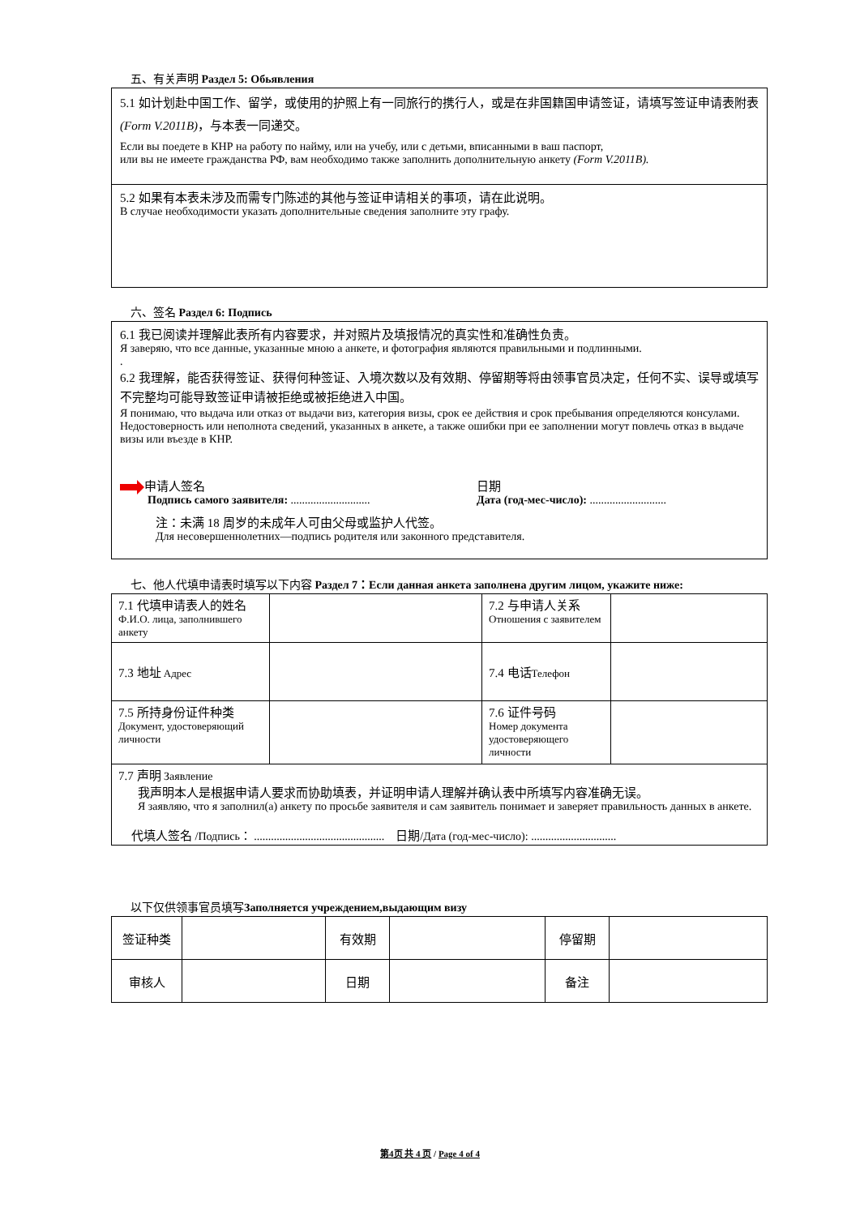五、有关声明 Раздел 5: Обьявления
5.1 如计划赴中国工作、留学，或使用的护照上有一同旅行的携行人，或是在非国籍国申请签证，请填写签证申请表附表(Form V.2011B)，与本表一同递交。
Если вы поедете в КНР на работу по найму, или на учебу, или с детьми, вписанными в ваш паспорт,
или вы не имеете гражданства РФ, вам необходимо также заполнить дополнительную анкету (Form V.2011B).
5.2 如果有本表未涉及而需专门陈述的其他与签证申请相关的事项，请在此说明。
В случае необходимости указать дополнительные сведения заполните эту графу.
六、签名 Раздел 6: Подпись
6.1 我已阅读并理解此表所有内容要求，并对照片及填报情况的真实性和准确性负责。
Я заверяю, что все данные, указанные мною а анкете, и фотография являются правильными и подлинными.
.
6.2 我理解，能否获得签证、获得何种签证、入境次数以及有效期、停留期等将由领事官员决定，任何不实、误导或填写不完整均可能导致签证申请被拒绝或被拒绝进入中国。
Я понимаю, что выдача или отказ от выдачи виз, категория визы, срок ее действия и срок пребывания определяются консулами. Недостоверность или неполнота сведений, указанных в анкете, а также ошибки при ее заполнении могут повлечь отказ в выдаче визы или въезде в КНР.
申请人签名
Подпись самого заявителя: ............................
日期
Дата (год-мес-число): ...........................
注：未满 18 周岁的未成年人可由父母或监护人代签。
Для несовершеннолетних—подпись родителя или законного представителя.
七、他人代填申请表时填写以下内容 Раздел 7：Если данная анкета заполнена другим лицом, укажите ниже:
| 7.1 代填申请表人的姓名 Ф.И.О. лица, заполнившего анкету | | 7.2 与申请人关系 Отношения с заявителем | |
| 7.3 地址 Адрес | | 7.4 电话 Телефон | |
| 7.5 所持身份证件种类 Документ, удостоверяющий личности | | 7.6 证件号码 Номер документа удостоверяющего личности | |
| 7.7 声明 Заявление 我声明本人是根据申请人要求而协助填表，并证明申请人理解并确认表中所填写内容准确无误。 Я заявляю, что я заполнил(а) анкету по просьбе заявителя и сам заявитель понимает и заверяет правильность данных в анкете. 代填人签名 /Подпись： .............................................. 日期 /Дата (год-мес-число): .............................. | | | |
以下仅供领事官员填写Заполняется учреждением,выдающим визу
| 签证种类 | | 有效期 | | 停留期 | |
| 审核人 | | 日期 | | 备注 | |
第4页 共 4 页 / Page 4 of 4